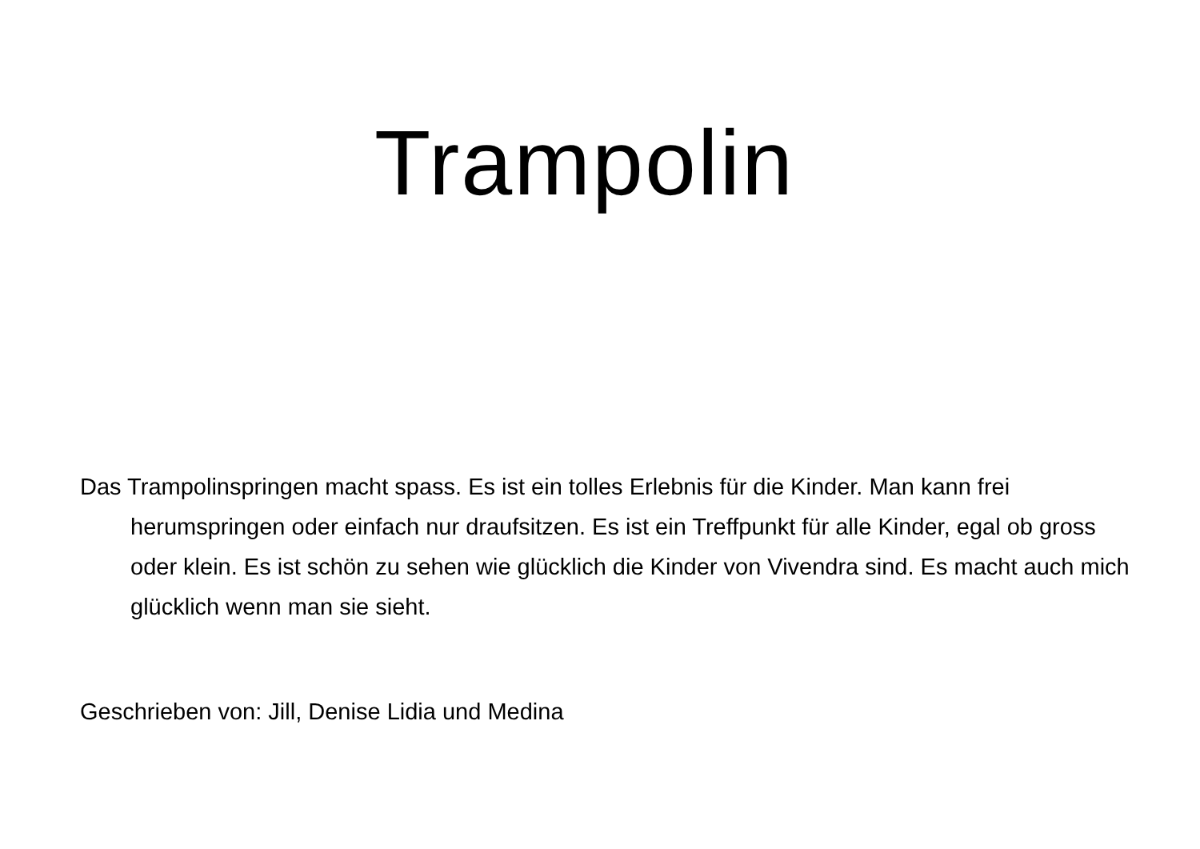Trampolin
Das Trampolinspringen macht spass. Es ist ein tolles Erlebnis für die Kinder. Man kann frei herumspringen oder einfach nur draufsitzen. Es ist ein Treffpunkt für alle Kinder, egal ob gross oder klein. Es ist schön zu sehen wie glücklich die Kinder von Vivendra sind. Es macht auch mich glücklich wenn man sie sieht.
Geschrieben von: Jill, Denise Lidia und Medina